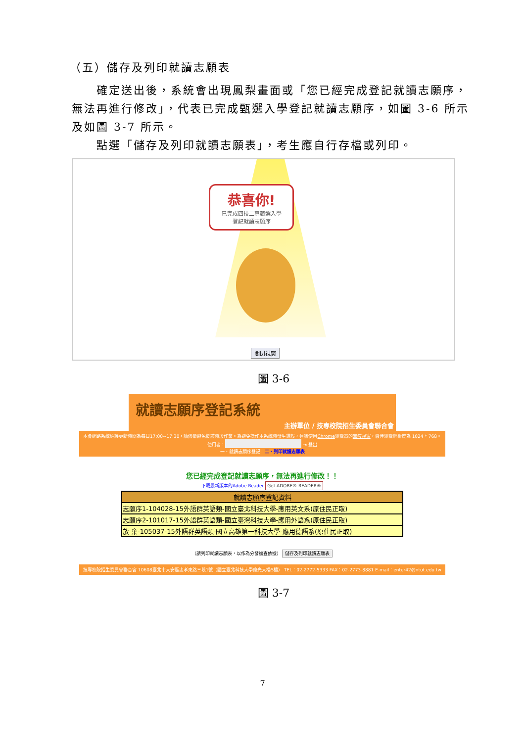（五）儲存及列印就讀志願表
確定送出後，系統會出現鳳梨畫面或「您已經完成登記就讀志願序，無法再進行修改」，代表已完成甄選入學登記就讀志願序，如圖 3-6 所示及如圖 3-7 所示。
點選「儲存及列印就讀志願表」，考生應自行存檔或列印。
恭喜你!
已完成四技二專甄選入學
登記就讀志願序
關閉視窗
圖 3-6
就讀志願序登記系統
主辦單位 / 技專校院招生委員會聯合會
本會網路系統維護更新時間為每日17:00~17:30，請儘量避免於該時段作業。為避免操作本系統時發生錯誤，建議使用Chrome瀏覽器的無痕視窗，最佳瀏覽解析度為 1024 * 768。
使用者： ⇥ 登出
一、就讀志願序登記　二、列印就讀志願表
您已經完成登記就讀志願序，無法再進行修改！！
下載最新版本的Adobe Reader Get ADOBE® READER®
| 就讀志願序登記資料 |
| --- |
| 志願序1-104028-15外語群英語類-國立臺北科技大學-應用英文系(原住民正取) |
| 志願序2-101017-15外語群英語類-國立臺灣科技大學-應用外語系(原住民正取) |
| 放 棄-105037-15外語群英語類-國立高雄第一科技大學-應用德語系(原住民正取) |
（請列印就讀志願表，以作為分發複查依據） 儲存及列印就讀志願表
技專校院招生委員會聯合會 10608臺北市大安區忠孝東路三段1號（國立臺北科技大學億光大樓5樓） TEL：02-2772-5333 FAX：02-2773-8881 E-mail：enter42@ntut.edu.tw
圖 3-7
7